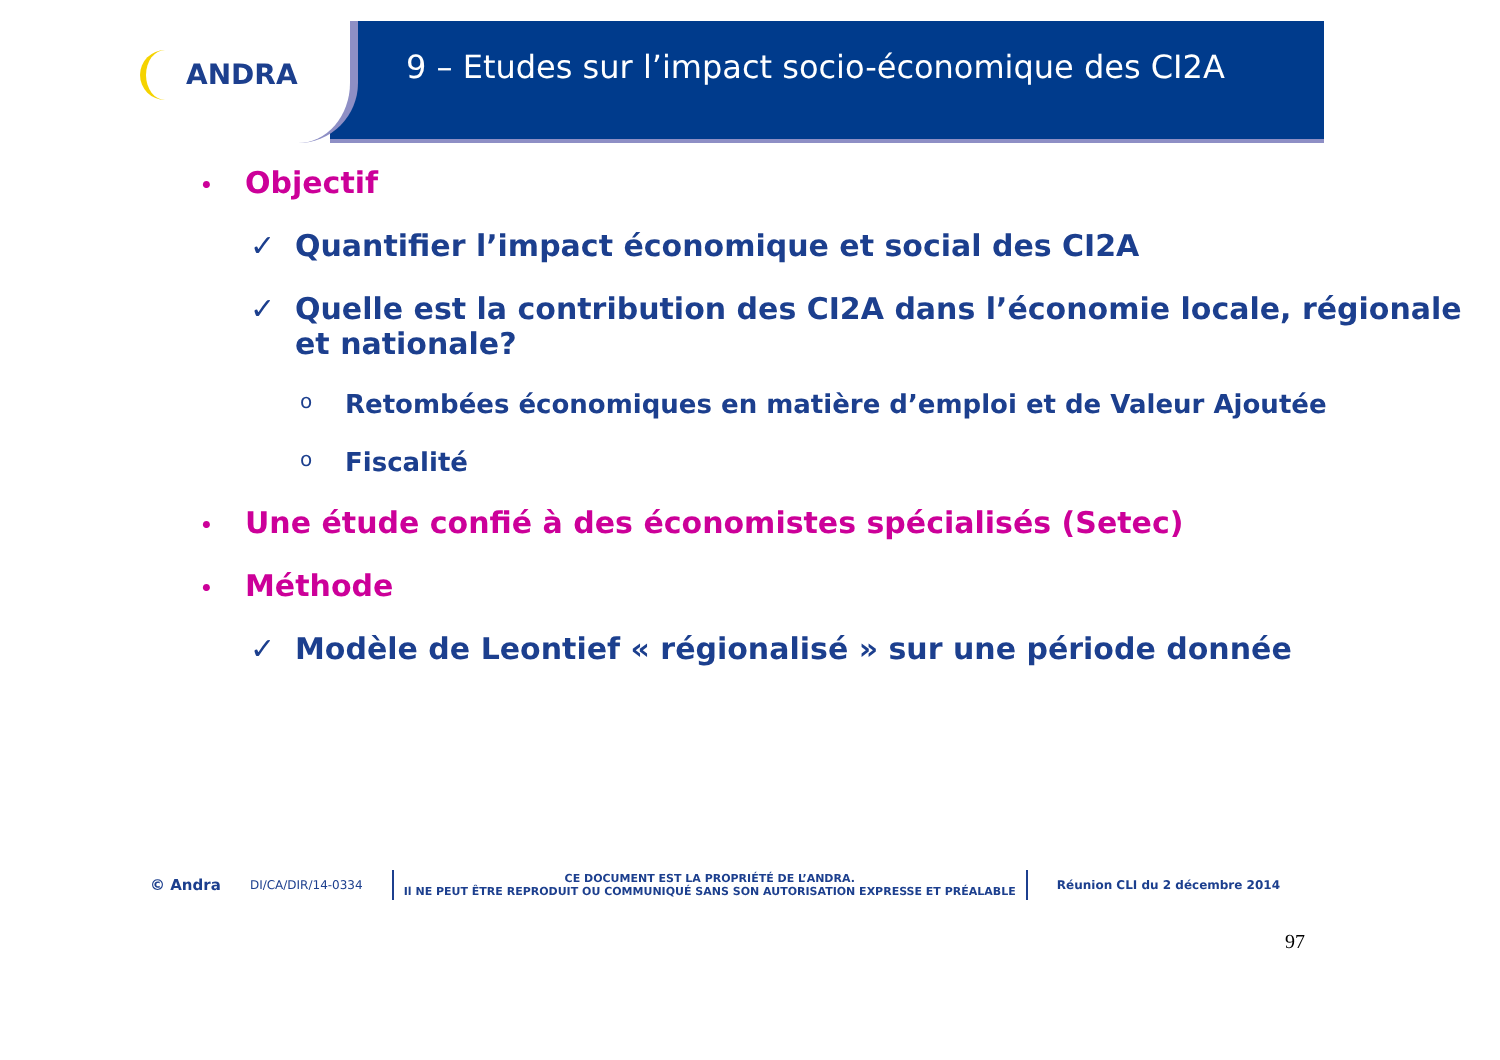ANDRA
9 – Etudes sur l’impact socio-économique des CI2A
• Objectif
✓ Quantifier l’impact économique et social des CI2A
✓ Quelle est la contribution des CI2A dans l’économie locale, régionale et nationale?
o Retombées économiques en matière d’emploi et de Valeur Ajoutée
o Fiscalité
• Une étude confié à des économistes spécialisés (Setec)
• Méthode
✓ Modèle de Leontief « régionalisé » sur une période donnée
© Andra DI/CA/DIR/14-0334
CE DOCUMENT EST LA PROPRIÉTÉ DE L’ANDRA.
Il NE PEUT ÊTRE REPRODUIT OU COMMUNIQUÉ SANS SON AUTORISATION EXPRESSE ET PRÉALABLE
Réunion CLI du 2 décembre 2014
97